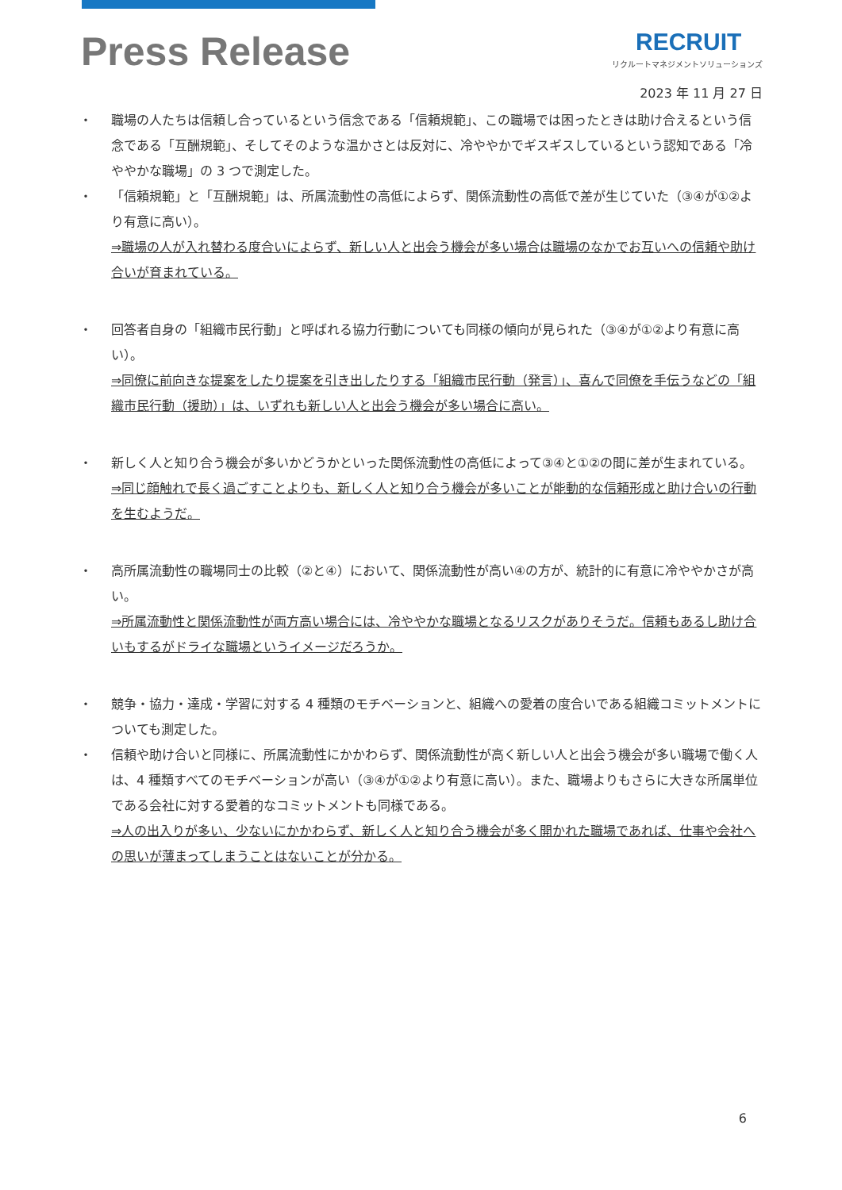Press Release
RECRUIT
リクルートマネジメントソリューションズ
2023 年 11 月 27 日
・ 職場の人たちは信頼し合っているという信念である「信頼規範」、この職場では困ったときは助け合えるという信念である「互酬規範」、そしてそのような温かさとは反対に、冷ややかでギスギスしているという認知である「冷ややかな職場」の 3 つで測定した。
・ 「信頼規範」と「互酬規範」は、所属流動性の高低によらず、関係流動性の高低で差が生じていた（③④が①②より有意に高い）。
⇒職場の人が入れ替わる度合いによらず、新しい人と出会う機会が多い場合は職場のなかでお互いへの信頼や助け合いが育まれている。
・ 回答者自身の「組織市民行動」と呼ばれる協力行動についても同様の傾向が見られた（③④が①②より有意に高い）。
⇒同僚に前向きな提案をしたり提案を引き出したりする「組織市民行動（発言）」、喜んで同僚を手伝うなどの「組織市民行動（援助）」は、いずれも新しい人と出会う機会が多い場合に高い。
・ 新しく人と知り合う機会が多いかどうかといった関係流動性の高低によって③④と①②の間に差が生まれている。
⇒同じ顔触れで長く過ごすことよりも、新しく人と知り合う機会が多いことが能動的な信頼形成と助け合いの行動を生むようだ。
・ 高所属流動性の職場同士の比較（②と④）において、関係流動性が高い④の方が、統計的に有意に冷ややかさが高い。
⇒所属流動性と関係流動性が両方高い場合には、冷ややかな職場となるリスクがありそうだ。信頼もあるし助け合いもするがドライな職場というイメージだろうか。
・ 競争・協力・達成・学習に対する 4 種類のモチベーションと、組織への愛着の度合いである組織コミットメントについても測定した。
・ 信頼や助け合いと同様に、所属流動性にかかわらず、関係流動性が高く新しい人と出会う機会が多い職場で働く人は、4 種類すべてのモチベーションが高い（③④が①②より有意に高い）。また、職場よりもさらに大きな所属単位である会社に対する愛着的なコミットメントも同様である。
⇒人の出入りが多い、少ないにかかわらず、新しく人と知り合う機会が多く開かれた職場であれば、仕事や会社への思いが薄まってしまうことはないことが分かる。
6